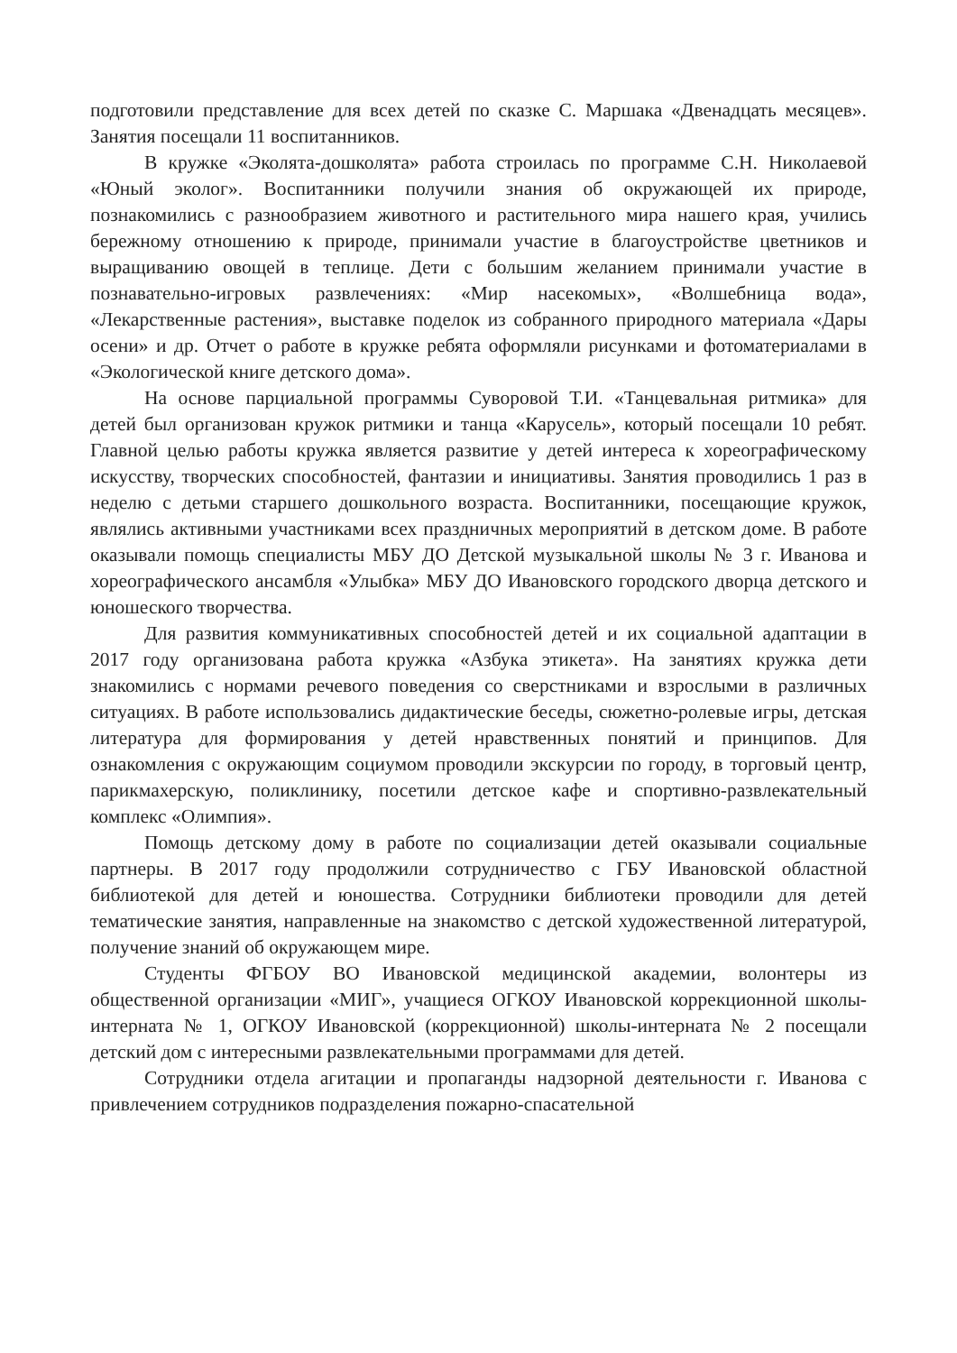подготовили представление для всех детей по сказке С. Маршака «Двенадцать месяцев». Занятия посещали 11 воспитанников.
В кружке «Эколята-дошколята» работа строилась по программе С.Н. Николаевой «Юный эколог». Воспитанники получили знания об окружающей их природе, познакомились с разнообразием животного и растительного мира нашего края, учились бережному отношению к природе, принимали участие в благоустройстве цветников и выращиванию овощей в теплице. Дети с большим желанием принимали участие в познавательно-игровых развлечениях: «Мир насекомых», «Волшебница вода», «Лекарственные растения», выставке поделок из собранного природного материала «Дары осени» и др. Отчет о работе в кружке ребята оформляли рисунками и фотоматериалами в «Экологической книге детского дома».
На основе парциальной программы Суворовой Т.И. «Танцевальная ритмика» для детей был организован кружок ритмики и танца «Карусель», который посещали 10 ребят. Главной целью работы кружка является развитие у детей интереса к хореографическому искусству, творческих способностей, фантазии и инициативы. Занятия проводились 1 раз в неделю с детьми старшего дошкольного возраста. Воспитанники, посещающие кружок, являлись активными участниками всех праздничных мероприятий в детском доме. В работе оказывали помощь специалисты МБУ ДО Детской музыкальной школы № 3 г. Иванова и хореографического ансамбля «Улыбка» МБУ ДО Ивановского городского дворца детского и юношеского творчества.
Для развития коммуникативных способностей детей и их социальной адаптации в 2017 году организована работа кружка «Азбука этикета». На занятиях кружка дети знакомились с нормами речевого поведения со сверстниками и взрослыми в различных ситуациях. В работе использовались дидактические беседы, сюжетно-ролевые игры, детская литература для формирования у детей нравственных понятий и принципов. Для ознакомления с окружающим социумом проводили экскурсии по городу, в торговый центр, парикмахерскую, поликлинику, посетили детское кафе и спортивно-развлекательный комплекс «Олимпия».
Помощь детскому дому в работе по социализации детей оказывали социальные партнеры. В 2017 году продолжили сотрудничество с ГБУ Ивановской областной библиотекой для детей и юношества. Сотрудники библиотеки проводили для детей тематические занятия, направленные на знакомство с детской художественной литературой, получение знаний об окружающем мире.
Студенты ФГБОУ ВО Ивановской медицинской академии, волонтеры из общественной организации «МИГ», учащиеся ОГКОУ Ивановской коррекционной школы-интерната № 1, ОГКОУ Ивановской (коррекционной) школы-интерната № 2 посещали детский дом с интересными развлекательными программами для детей.
Сотрудники отдела агитации и пропаганды надзорной деятельности г. Иванова с привлечением сотрудников подразделения пожарно-спасательной